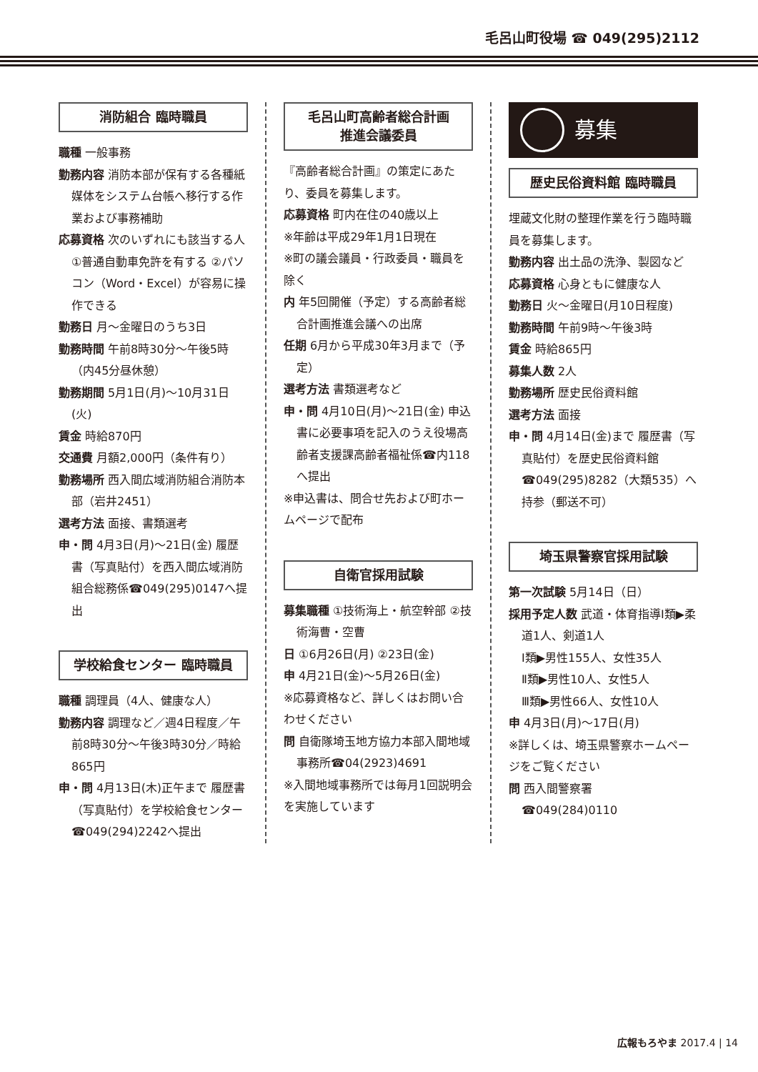毛呂山町役場 ☎ 049(295)2112
消防組合 臨時職員
職種 一般事務
勤務内容 消防本部が保有する各種紙媒体をシステム台帳へ移行する作業および事務補助
応募資格 次のいずれにも該当する人 ①普通自動車免許を有する ②パソコン（Word・Excel）が容易に操作できる
勤務日 月～金曜日のうち3日
勤務時間 午前8時30分～午後5時（内45分昼休憩）
勤務期間 5月1日(月)～10月31日(火)
賃金 時給870円
交通費 月額2,000円（条件有り）
勤務場所 西入間広域消防組合消防本部（岩井2451）
選考方法 面接、書類選考
申・問 4月3日(月)～21日(金) 履歴書（写真貼付）を西入間広域消防組合総務係☎049(295)0147へ提出
学校給食センター 臨時職員
職種 調理員（4人、健康な人）
勤務内容 調理など／週4日程度／午前8時30分～午後3時30分／時給865円
申・問 4月13日(木)正午まで 履歴書（写真貼付）を学校給食センター☎049(294)2242へ提出
毛呂山町高齢者総合計画
推進会議委員
『高齢者総合計画』の策定にあたり、委員を募集します。
応募資格 町内在住の40歳以上
※年齢は平成29年1月1日現在
※町の議会議員・行政委員・職員を除く
内 年5回開催（予定）する高齢者総合計画推進会議への出席
任期 6月から平成30年3月まで（予定）
選考方法 書類選考など
申・問 4月10日(月)～21日(金) 申込書に必要事項を記入のうえ役場高齢者支援課高齢者福祉係☎内118へ提出
※申込書は、問合せ先および町ホームページで配布
自衛官採用試験
募集職種 ①技術海上・航空幹部 ②技術海曹・空曹
日 ①6月26日(月) ②23日(金)
申 4月21日(金)～5月26日(金)
※応募資格など、詳しくはお問い合わせください
問 自衛隊埼玉地方協力本部入間地域事務所☎04(2923)4691
※入間地域事務所では毎月1回説明会を実施しています
募集
歴史民俗資料館 臨時職員
埋蔵文化財の整理作業を行う臨時職員を募集します。
勤務内容 出土品の洗浄、製図など
応募資格 心身ともに健康な人
勤務日 火～金曜日(月10日程度)
勤務時間 午前9時～午後3時
賃金 時給865円
募集人数 2人
勤務場所 歴史民俗資料館
選考方法 面接
申・問 4月14日(金)まで 履歴書（写真貼付）を歴史民俗資料館☎049(295)8282（大類535）へ持参（郵送不可）
埼玉県警察官採用試験
第一次試験 5月14日（日）
採用予定人数 武道・体育指導Ⅰ類▶柔道1人、剣道1人
Ⅰ類▶男性155人、女性35人
Ⅱ類▶男性10人、女性5人
Ⅲ類▶男性66人、女性10人
申 4月3日(月)～17日(月)
※詳しくは、埼玉県警察ホームページをご覧ください
問 西入間警察署
☎049(284)0110
広報もろやま 2017.4 | 14